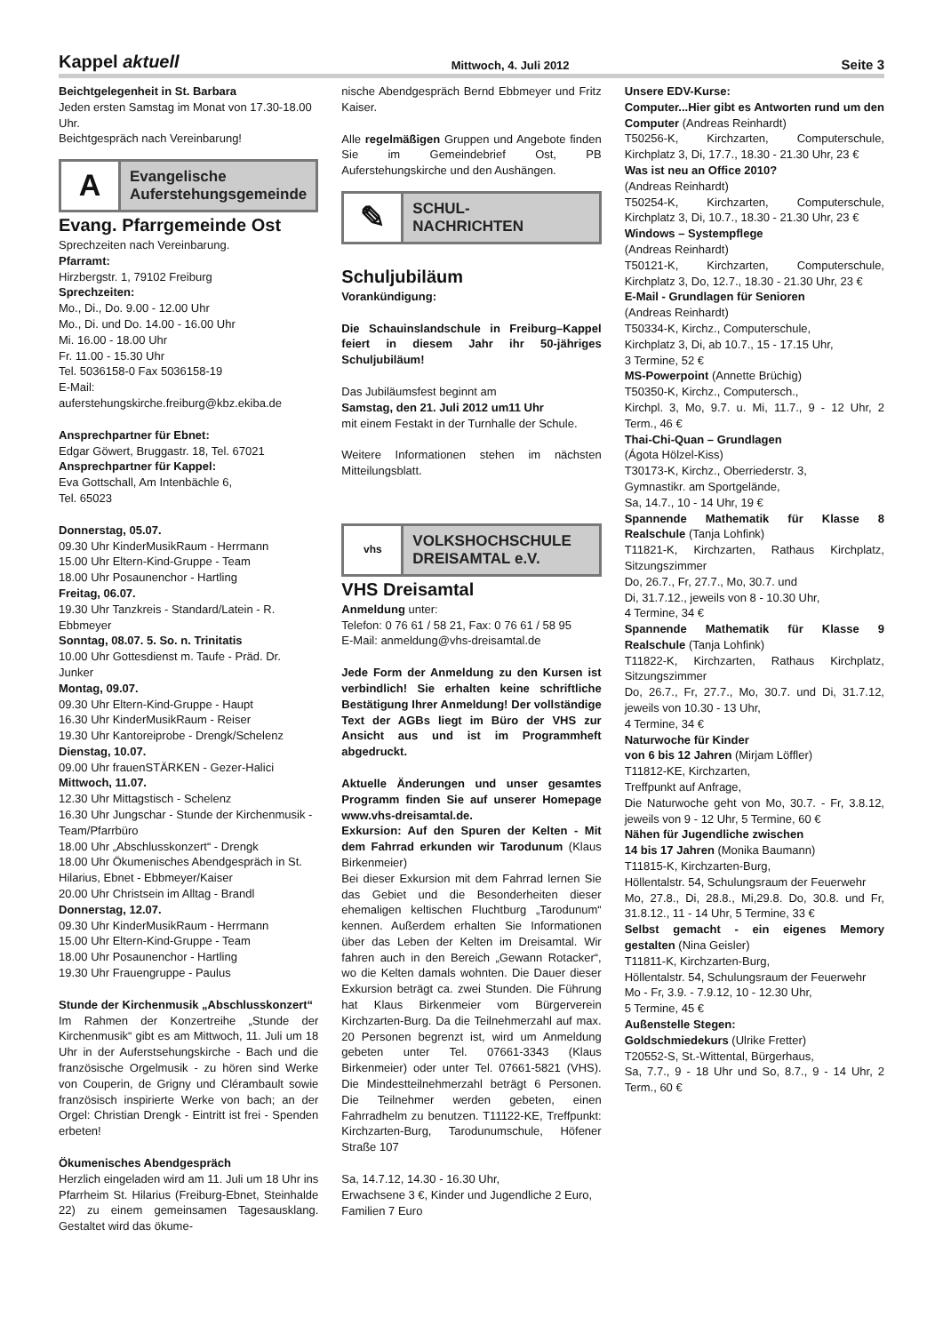Kappel aktuell Mittwoch, 4. Juli 2012 Seite 3
Beichtgelegenheit in St. Barbara
Jeden ersten Samstag im Monat von 17.30-18.00 Uhr.
Beichtgespräch nach Vereinbarung!
A
Evangelische
Auferstehungsgemeinde
Evang. Pfarrgemeinde Ost
Sprechzeiten nach Vereinbarung.
Pfarramt:
Hirzbergstr. 1, 79102 Freiburg
Sprechzeiten:
Mo., Di., Do. 9.00 - 12.00 Uhr
Mo., Di. und Do. 14.00 - 16.00 Uhr
Mi. 16.00 - 18.00 Uhr
Fr. 11.00 - 15.30 Uhr
Tel. 5036158-0 Fax 5036158-19
E-Mail:
auferstehungskirche.freiburg@kbz.ekiba.de
Ansprechpartner für Ebnet:
Edgar Göwert, Bruggastr. 18, Tel. 67021
Ansprechpartner für Kappel:
Eva Gottschall, Am Intenbächle 6,
Tel. 65023
Donnerstag, 05.07.
09.30 Uhr KinderMusikRaum - Herrmann
15.00 Uhr Eltern-Kind-Gruppe - Team
18.00 Uhr Posaunenchor - Hartling
Freitag, 06.07.
19.30 Uhr Tanzkreis - Standard/Latein - R. Ebbmeyer
Sonntag, 08.07. 5. So. n. Trinitatis
10.00 Uhr Gottesdienst m. Taufe - Präd. Dr. Junker
Montag, 09.07.
09.30 Uhr Eltern-Kind-Gruppe - Haupt
16.30 Uhr KinderMusikRaum - Reiser
19.30 Uhr Kantoreiprobe - Drengk/Schelenz
Dienstag, 10.07.
09.00 Uhr frauenSTÄRKEN - Gezer-Halici
Mittwoch, 11.07.
12.30 Uhr Mittagstisch - Schelenz
16.30 Uhr Jungschar - Stunde der Kirchenmusik - Team/Pfarrbüro
18.00 Uhr „Abschlusskonzert“ - Drengk
18.00 Uhr Ökumenisches Abendgespräch in St. Hilarius, Ebnet - Ebbmeyer/Kaiser
20.00 Uhr Christsein im Alltag - Brandl
Donnerstag, 12.07.
09.30 Uhr KinderMusikRaum - Herrmann
15.00 Uhr Eltern-Kind-Gruppe - Team
18.00 Uhr Posaunenchor - Hartling
19.30 Uhr Frauengruppe - Paulus
Stunde der Kirchenmusik „Abschlusskonzert“
Im Rahmen der Konzertreihe „Stunde der Kirchenmusik“ gibt es am Mittwoch, 11. Juli um 18 Uhr in der Auferstsehungskirche - Bach und die französische Orgelmusik - zu hören sind Werke von Couperin, de Grigny und Clérambault sowie französisch inspirierte Werke von bach; an der Orgel: Christian Drengk - Eintritt ist frei - Spenden erbeten!
Ökumenisches Abendgespräch
Herzlich eingeladen wird am 11. Juli um 18 Uhr ins Pfarrheim St. Hilarius (Freiburg-Ebnet, Steinhalde 22) zu einem gemeinsamen Tagesausklang. Gestaltet wird das ökume-
nische Abendgespräch Bernd Ebbmeyer und Fritz Kaiser.
Alle regelmäßigen Gruppen und Angebote finden Sie im Gemeindebrief Ost, PB Auferstehungskirche und den Aushängen.
✎
SCHUL-
NACHRICHTEN
Schuljubiläum
Vorankündigung:
Die Schauinslandschule in Freiburg–Kappel feiert in diesem Jahr ihr 50-jähriges Schuljubiläum!
Das Jubiläumsfest beginnt am
Samstag, den 21. Juli 2012 um11 Uhr
mit einem Festakt in der Turnhalle der Schule.
Weitere Informationen stehen im nächsten Mitteilungsblatt.
vhs
VOLKSHOCHSCHULE
DREISAMTAL e.V.
VHS Dreisamtal
Anmeldung unter:
Telefon: 0 76 61 / 58 21, Fax: 0 76 61 / 58 95
E-Mail: anmeldung@vhs-dreisamtal.de
Jede Form der Anmeldung zu den Kursen ist verbindlich! Sie erhalten keine schriftliche Bestätigung Ihrer Anmeldung! Der vollständige Text der AGBs liegt im Büro der VHS zur Ansicht aus und ist im Programmheft abgedruckt.
Aktuelle Änderungen und unser gesamtes Programm finden Sie auf unserer Homepage www.vhs-dreisamtal.de.
Exkursion: Auf den Spuren der Kelten - Mit dem Fahrrad erkunden wir Tarodunum (Klaus Birkenmeier)
Bei dieser Exkursion mit dem Fahrrad lernen Sie das Gebiet und die Besonderheiten dieser ehemaligen keltischen Fluchtburg „Tarodunum“ kennen. Außerdem erhalten Sie Informationen über das Leben der Kelten im Dreisamtal. Wir fahren auch in den Bereich „Gewann Rotacker“, wo die Kelten damals wohnten. Die Dauer dieser Exkursion beträgt ca. zwei Stunden. Die Führung hat Klaus Birkenmeier vom Bürgerverein Kirchzarten-Burg. Da die Teilnehmerzahl auf max. 20 Personen begrenzt ist, wird um Anmeldung gebeten unter Tel. 07661-3343 (Klaus Birkenmeier) oder unter Tel. 07661-5821 (VHS). Die Mindestteilnehmerzahl beträgt 6 Personen. Die Teilnehmer werden gebeten, einen Fahrradhelm zu benutzen. T11122-KE, Treffpunkt: Kirchzarten-Burg, Tarodunumschule, Höfener Straße 107
Sa, 14.7.12, 14.30 - 16.30 Uhr,
Erwachsene 3 €, Kinder und Jugendliche 2 Euro, Familien 7 Euro
Unsere EDV-Kurse:
Computer...Hier gibt es Antworten rund um den Computer (Andreas Reinhardt)
T50256-K, Kirchzarten, Computerschule, Kirchplatz 3, Di, 17.7., 18.30 - 21.30 Uhr, 23 €
Was ist neu an Office 2010?
(Andreas Reinhardt)
T50254-K, Kirchzarten, Computerschule, Kirchplatz 3, Di, 10.7., 18.30 - 21.30 Uhr, 23 €
Windows – Systempflege
(Andreas Reinhardt)
T50121-K, Kirchzarten, Computerschule, Kirchplatz 3, Do, 12.7., 18.30 - 21.30 Uhr, 23 €
E-Mail - Grundlagen für Senioren
(Andreas Reinhardt)
T50334-K, Kirchz., Computerschule,
Kirchplatz 3, Di, ab 10.7., 15 - 17.15 Uhr,
3 Termine, 52 €
MS-Powerpoint (Annette Brüchig)
T50350-K, Kirchz., Computersch.,
Kirchpl. 3, Mo, 9.7. u. Mi, 11.7., 9 - 12 Uhr, 2 Term., 46 €
Thai-Chi-Quan – Grundlagen
(Ágota Hölzel-Kiss)
T30173-K, Kirchz., Oberriederstr. 3,
Gymnastikr. am Sportgelände,
Sa, 14.7., 10 - 14 Uhr, 19 €
Spannende Mathematik für Klasse 8 Realschule (Tanja Lohfink)
T11821-K, Kirchzarten, Rathaus Kirchplatz, Sitzungszimmer
Do, 26.7., Fr, 27.7., Mo, 30.7. und
Di, 31.7.12., jeweils von 8 - 10.30 Uhr,
4 Termine, 34 €
Spannende Mathematik für Klasse 9 Realschule (Tanja Lohfink)
T11822-K, Kirchzarten, Rathaus Kirchplatz, Sitzungszimmer
Do, 26.7., Fr, 27.7., Mo, 30.7. und Di, 31.7.12, jeweils von 10.30 - 13 Uhr,
4 Termine, 34 €
Naturwoche für Kinder
von 6 bis 12 Jahren (Mirjam Löffler)
T11812-KE, Kirchzarten,
Treffpunkt auf Anfrage,
Die Naturwoche geht von Mo, 30.7. - Fr, 3.8.12, jeweils von 9 - 12 Uhr, 5 Termine, 60 €
Nähen für Jugendliche zwischen
14 bis 17 Jahren (Monika Baumann)
T11815-K, Kirchzarten-Burg,
Höllentalstr. 54, Schulungsraum der Feuerwehr
Mo, 27.8., Di, 28.8., Mi,29.8. Do, 30.8. und Fr, 31.8.12., 11 - 14 Uhr, 5 Termine, 33 €
Selbst gemacht - ein eigenes Memory gestalten (Nina Geisler)
T11811-K, Kirchzarten-Burg,
Höllentalstr. 54, Schulungsraum der Feuerwehr
Mo - Fr, 3.9. - 7.9.12, 10 - 12.30 Uhr,
5 Termine, 45 €
Außenstelle Stegen:
Goldschmiedekurs (Ulrike Fretter)
T20552-S, St.-Wittental, Bürgerhaus,
Sa, 7.7., 9 - 18 Uhr und So, 8.7., 9 - 14 Uhr, 2 Term., 60 €